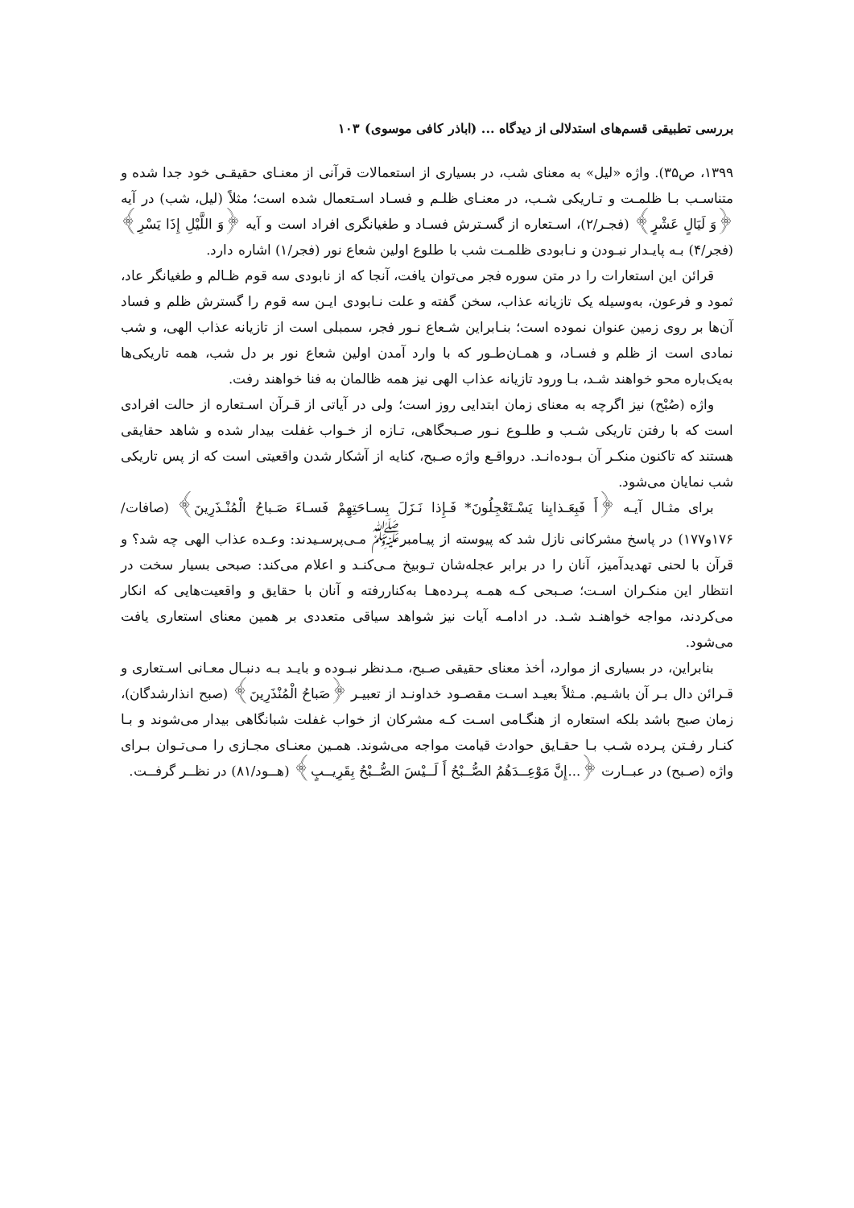بررسی تطبیقی قسم‌های استدلالی از دیدگاه ... (اباذر کافی موسوی) ۱۰۳
۱۳۹۹، ص۳۵). واژه «لیل» به معنای شب، در بسیاری از استعمالات قرآنی از معنـای حقیقـی خود جدا شده و متناسـب بـا ظلمـت و تـاریکی شـب، در معنـای ظلـم و فسـاد اسـتعمال شده است؛ مثلاً (لیل، شب) در آیه ﴿وَ لَيَالٍ عَشْرٍ﴾ (فجـر/۲)، اسـتعاره از گسـترش فسـاد و طغیانگری افراد است و آیه ﴿وَ اللَّيْلِ إِذَا يَسْرِ﴾ (فجر/۴) بـه پایـدار نبـودن و نـابودی ظلمـت شب با طلوع اولین شعاع نور (فجر/۱) اشاره دارد.
قرائن این استعارات را در متن سوره فجر می‌توان یافت، آنجا که از نابودی سه قوم ظـالم و طغیانگر عاد، ثمود و فرعون، به‌وسیله یک تازیانه عذاب، سخن گفته و علت نـابودی ایـن سه قوم را گسترش ظلم و فساد آن‌ها بر روی زمین عنوان نموده است؛ بنـابراین شـعاع نـور فجر، سمبلی است از تازیانه عذاب الهی، و شب نمادی است از ظلم و فسـاد، و همـان‌طـور که با وارد آمدن اولین شعاع نور بر دل شب، همه تاریکی‌ها به‌یک‌باره محو خواهند شـد، بـا ورود تازیانه عذاب الهی نیز همه ظالمان به فنا خواهند رفت.
واژه (صُبْح) نیز اگرچه به معنای زمان ابتدایی روز است؛ ولی در آیاتی از قـرآن اسـتعاره از حالت افرادی است که با رفتن تاریکی شـب و طلـوع نـور صـبحگاهی، تـازه از خـواب غفلت بیدار شده و شاهد حقایقی هستند که تاکنون منکـر آن بـوده‌انـد. درواقـع واژه صـبح، کنایه از آشکار شدن واقعیتی است که از پس تاریکی شب نمایان می‌شود.
برای مثـال آیـه ﴿أَ فَبِعَـذابِنا يَسْـتَعْجِلُونَ* فَـإِذا نَـزَلَ بِسـاحَتِهِمْ فَسـاءَ صَـباحُ الْمُنْـذَرِينَ﴾ (صافات/۱۷۶و۱۷۷) در پاسخ مشرکانی نازل شد که پیوسته از پیـامبر<sup>ﷺ</sup> مـی‌پرسـیدند: وعـده عذاب الهی چه شد؟ و قرآن با لحنی تهدیدآمیز، آنان را در برابر عجله‌شان تـوبیخ مـی‌کنـد و اعلام می‌کند: صبحی بسیار سخت در انتظار این منکـران اسـت؛ صـبحی کـه همـه پـرده‌هـا به‌کناررفته و آنان با حقایق و واقعیت‌هایی که انکار می‌کردند، مواجه خواهنـد شـد. در ادامـه آیات نیز شواهد سیاقی متعددی بر همین معنای استعاری یافت می‌شود.
بنابراین، در بسیاری از موارد، أخذ معنای حقیقی صـبح، مـدنظر نبـوده و بایـد بـه دنبـال معـانی اسـتعاری و قـرائن دال بـر آن باشـیم. مـثلاً بعیـد اسـت مقصـود خداونـد از تعبیـر ﴿صَباحُ الْمُنْذَرِينَ﴾ (صبح انذارشدگان)، زمان صبح باشد بلکه استعاره از هنگـامی اسـت کـه مشرکان از خواب غفلت شبانگاهی بیدار می‌شوند و بـا کنـار رفـتن پـرده شـب بـا حقـایق حوادث قیامت مواجه می‌شوند. همـین معنـای مجـازی را مـی‌تـوان بـرای واژه (صـبح) در عبــارت ﴿...إِنَّ مَوْعِــدَهُمُ الصُّــبْحُ أَ لَــيْسَ الصُّــبْحُ بِقَرِيــبٍ﴾ (هــود/۸۱) در نظــر گرفــت.